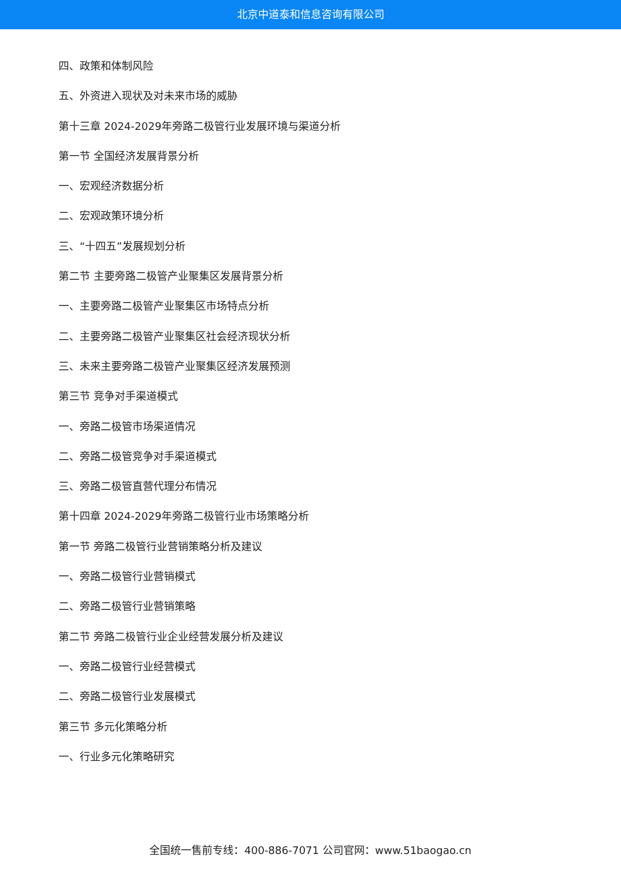北京中道泰和信息咨询有限公司
四、政策和体制风险
五、外资进入现状及对未来市场的威胁
第十三章 2024-2029年旁路二极管行业发展环境与渠道分析
第一节 全国经济发展背景分析
一、宏观经济数据分析
二、宏观政策环境分析
三、“十四五”发展规划分析
第二节 主要旁路二极管产业聚集区发展背景分析
一、主要旁路二极管产业聚集区市场特点分析
二、主要旁路二极管产业聚集区社会经济现状分析
三、未来主要旁路二极管产业聚集区经济发展预测
第三节 竞争对手渠道模式
一、旁路二极管市场渠道情况
二、旁路二极管竞争对手渠道模式
三、旁路二极管直营代理分布情况
第十四章 2024-2029年旁路二极管行业市场策略分析
第一节 旁路二极管行业营销策略分析及建议
一、旁路二极管行业营销模式
二、旁路二极管行业营销策略
第二节 旁路二极管行业企业经营发展分析及建议
一、旁路二极管行业经营模式
二、旁路二极管行业发展模式
第三节 多元化策略分析
一、行业多元化策略研究
全国统一售前专线：400-886-7071 公司官网：www.51baogao.cn